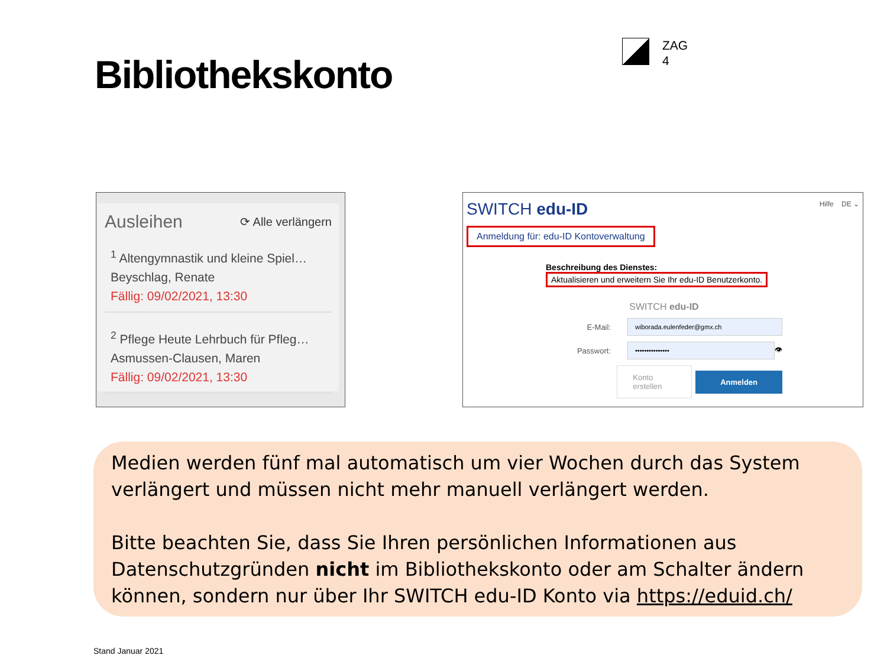Bibliothekskonto
ZAG
4
Ausleihen ⟳ Alle verlängern
<sup>1</sup> Altengymnastik und kleine Spiel…
Beyschlag, Renate
Fällig: 09/02/2021, 13:30
<sup>2</sup> Pflege Heute Lehrbuch für Pfleg…
Asmussen-Clausen, Maren
Fällig: 09/02/2021, 13:30
SWITCH edu-ID Hilfe DE ⌄
Anmeldung für: edu-ID Kontoverwaltung
Beschreibung des Dienstes:
Aktualisieren und erweitern Sie Ihr edu-ID Benutzerkonto.
SWITCH edu-ID
E-Mail:
wiborada.eulenfeder@gmx.ch
Passwort:
•••••••••••••••
👁
Konto erstellen Anmelden
Medien werden fünf mal automatisch um vier Wochen durch das System verlängert und müssen nicht mehr manuell verlängert werden.
Bitte beachten Sie, dass Sie Ihren persönlichen Informationen aus Datenschutzgründen nicht im Bibliothekskonto oder am Schalter ändern können, sondern nur über Ihr SWITCH edu-ID Konto via https://eduid.ch/
Stand Januar 2021